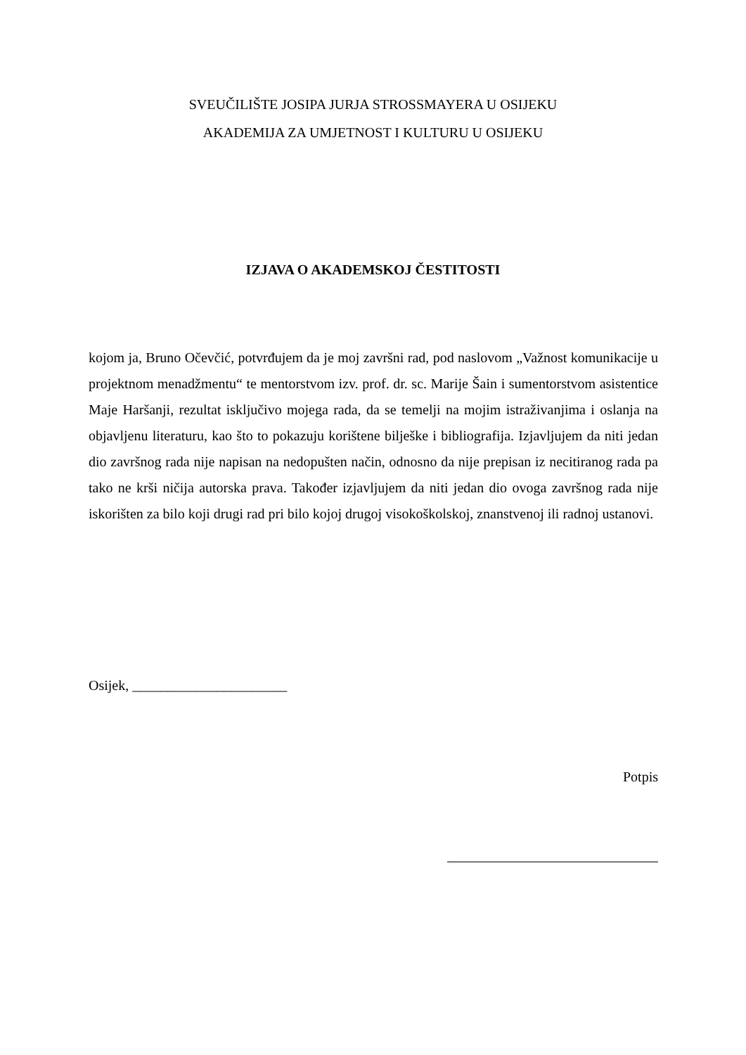SVEUČILIŠTE JOSIPA JURJA STROSSMAYERA U OSIJEKU
AKADEMIJA ZA UMJETNOST I KULTURU U OSIJEKU
IZJAVA O AKADEMSKOJ ČESTITOSTI
kojom ja, Bruno Očevčić, potvrđujem da je moj završni rad, pod naslovom „Važnost komunikacije u projektnom menadžmentu“ te mentorstvom izv. prof. dr. sc. Marije Šain i sumentorstvom asistentice Maje Haršanji, rezultat isključivo mojega rada, da se temelji na mojim istraživanjima i oslanja na objavljenu literaturu, kao što to pokazuju korištene bilješke i bibliografija. Izjavljujem da niti jedan dio završnog rada nije napisan na nedopušten način, odnosno da nije prepisan iz necitiranog rada pa tako ne krši ničija autorska prava. Također izjavljujem da niti jedan dio ovoga završnog rada nije iskorišten za bilo koji drugi rad pri bilo kojoj drugoj visokoškolskoj, znanstvenoj ili radnoj ustanovi.
Osijek, ______________________
Potpis